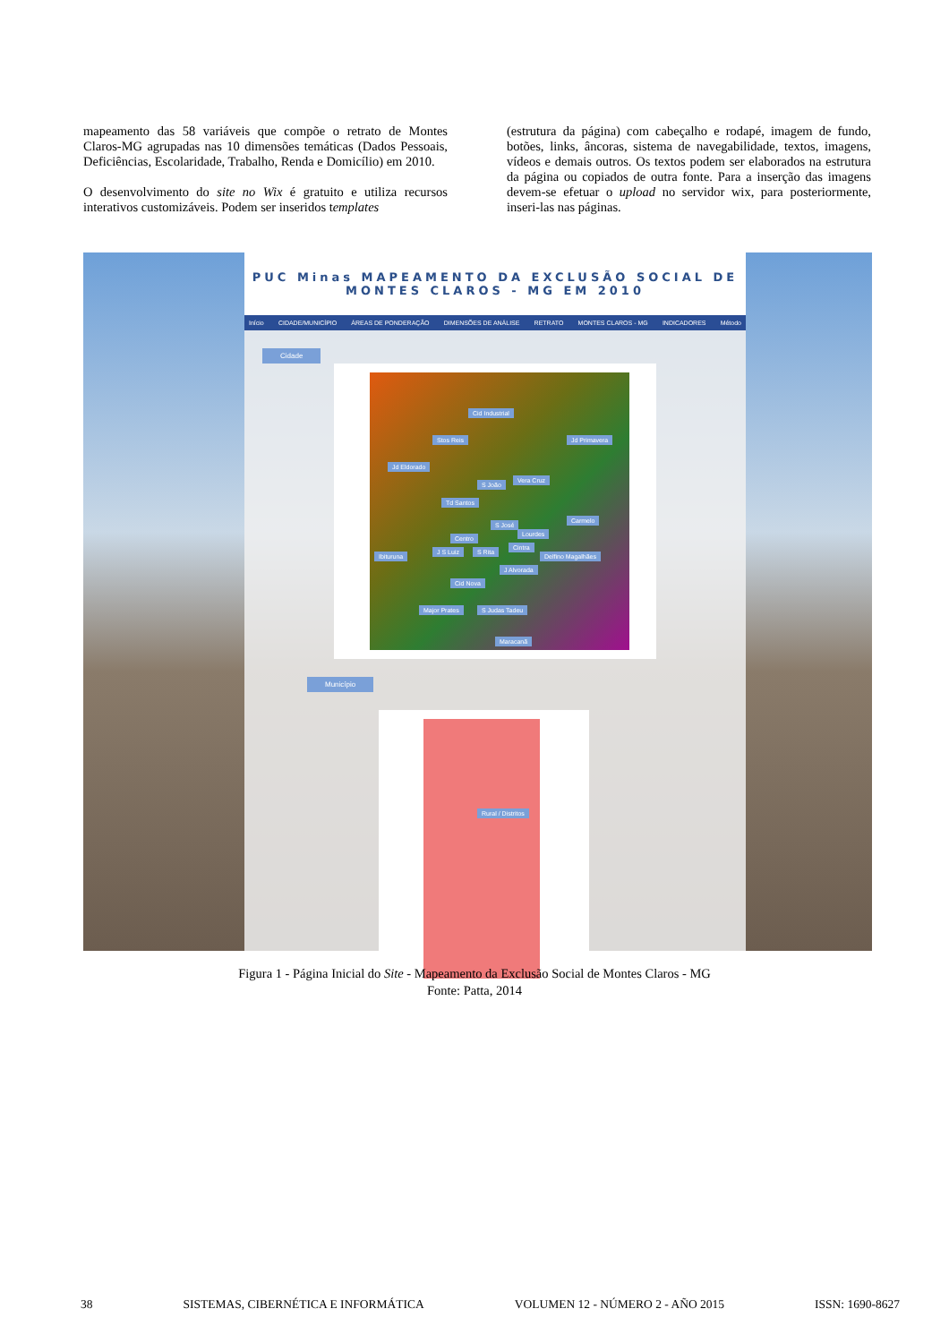mapeamento das 58 variáveis que compõe o retrato de Montes Claros-MG agrupadas nas 10 dimensões temáticas (Dados Pessoais, Deficiências, Escolaridade, Trabalho, Renda e Domicílio) em 2010.
O desenvolvimento do site no Wix é gratuito e utiliza recursos interativos customizáveis. Podem ser inseridos templates
(estrutura da página) com cabeçalho e rodapé, imagem de fundo, botões, links, âncoras, sistema de navegabilidade, textos, imagens, vídeos e demais outros. Os textos podem ser elaborados na estrutura da página ou copiados de outra fonte. Para a inserção das imagens devem-se efetuar o upload no servidor wix, para posteriormente, inseri-las nas páginas.
PUC Minas MAPEAMENTO DA EXCLUSÃO SOCIAL DE
MONTES CLAROS - MG EM 2010
Início CIDADE/MUNICÍPIO ÁREAS DE PONDERAÇÃO DIMENSÕES DE ANÁLISE RETRATO MONTES CLAROS - MG INDICADORES Método
Cidade
Cid Industrial
Jd Primavera Stos Reis
Jd Eldorado
S João
Vera Cruz
Td Santos
Carmelo
S José
Lourdes
Centro
Ibituruna
J S Luiz S Rita
Cintra
Delfino Magalhães
J Alvorada
Cid Nova
Major Prates S Judas Tadeu
Maracanã
Município
Rural / Distritos
Figura 1 - Página Inicial do Site - Mapeamento da Exclusão Social de Montes Claros - MG
Fonte: Patta, 2014
38 SISTEMAS, CIBERNÉTICA E INFORMÁTICA VOLUMEN 12 - NÚMERO 2 - AÑO 2015 ISSN: 1690-8627